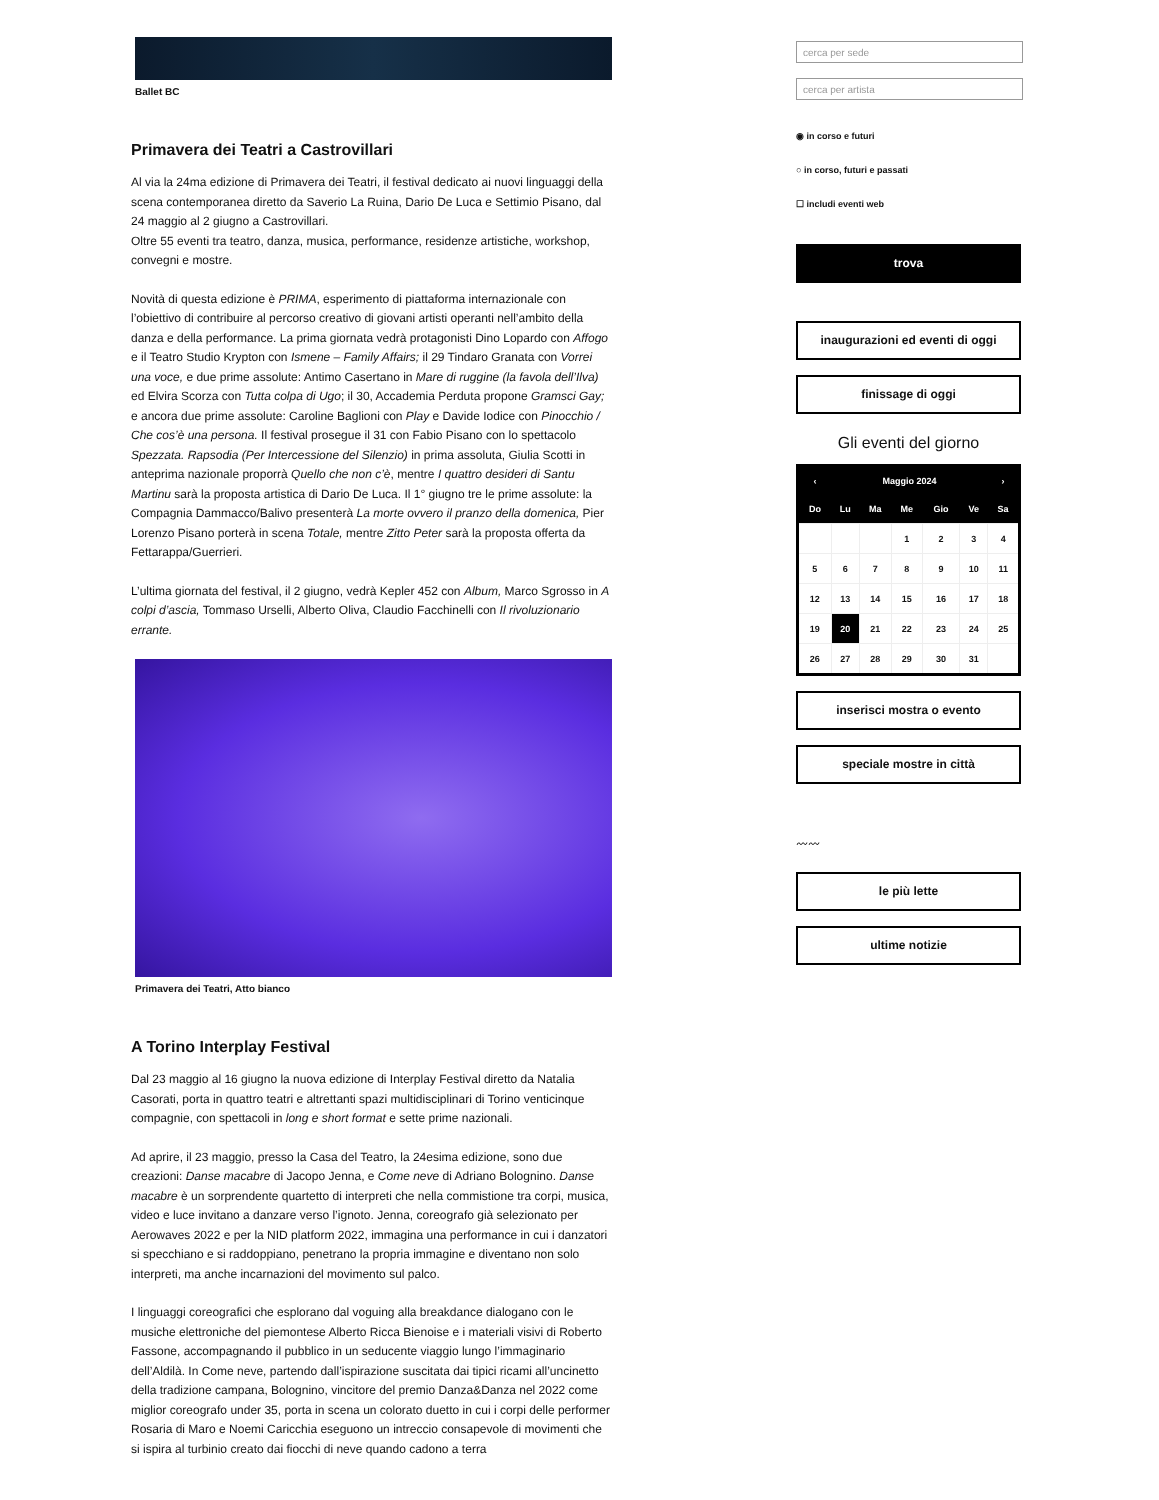Ballet BC
Primavera dei Teatri a Castrovillari
Al via la 24ma edizione di Primavera dei Teatri, il festival dedicato ai nuovi linguaggi della scena contemporanea diretto da Saverio La Ruina, Dario De Luca e Settimio Pisano, dal 24 maggio al 2 giugno a Castrovillari.
Oltre 55 eventi tra teatro, danza, musica, performance, residenze artistiche, workshop, convegni e mostre.
Novità di questa edizione è PRIMA, esperimento di piattaforma internazionale con l’obiettivo di contribuire al percorso creativo di giovani artisti operanti nell’ambito della danza e della performance. La prima giornata vedrà protagonisti Dino Lopardo con Affogo e il Teatro Studio Krypton con Ismene – Family Affairs; il 29 Tindaro Granata con Vorrei una voce, e due prime assolute: Antimo Casertano in Mare di ruggine (la favola dell’Ilva) ed Elvira Scorza con Tutta colpa di Ugo; il 30, Accademia Perduta propone Gramsci Gay; e ancora due prime assolute: Caroline Baglioni con Play e Davide Iodice con Pinocchio / Che cos’è una persona. Il festival prosegue il 31 con Fabio Pisano con lo spettacolo Spezzata. Rapsodia (Per Intercessione del Silenzio) in prima assoluta, Giulia Scotti in anteprima nazionale proporrà Quello che non c’è, mentre I quattro desideri di Santu Martinu sarà la proposta artistica di Dario De Luca. Il 1° giugno tre le prime assolute: la Compagnia Dammacco/Balivo presenterà La morte ovvero il pranzo della domenica, Pier Lorenzo Pisano porterà in scena Totale, mentre Zitto Peter sarà la proposta offerta da Fettarappa/Guerrieri.
L’ultima giornata del festival, il 2 giugno, vedrà Kepler 452 con Album, Marco Sgrosso in A colpi d’ascia, Tommaso Urselli, Alberto Oliva, Claudio Facchinelli con Il rivoluzionario errante.
Primavera dei Teatri, Atto bianco
A Torino Interplay Festival
Dal 23 maggio al 16 giugno la nuova edizione di Interplay Festival diretto da Natalia Casorati, porta in quattro teatri e altrettanti spazi multidisciplinari di Torino venticinque compagnie, con spettacoli in long e short format e sette prime nazionali.
Ad aprire, il 23 maggio, presso la Casa del Teatro, la 24esima edizione, sono due creazioni: Danse macabre di Jacopo Jenna, e Come neve di Adriano Bolognino. Danse macabre è un sorprendente quartetto di interpreti che nella commistione tra corpi, musica, video e luce invitano a danzare verso l’ignoto. Jenna, coreografo già selezionato per Aerowaves 2022 e per la NID platform 2022, immagina una performance in cui i danzatori si specchiano e si raddoppiano, penetrano la propria immagine e diventano non solo interpreti, ma anche incarnazioni del movimento sul palco.
I linguaggi coreografici che esplorano dal voguing alla breakdance dialogano con le musiche elettroniche del piemontese Alberto Ricca Bienoise e i materiali visivi di Roberto Fassone, accompagnando il pubblico in un seducente viaggio lungo l’immaginario dell’Aldilà. In Come neve, partendo dall’ispirazione suscitata dai tipici ricami all’uncinetto della tradizione campana, Bolognino, vincitore del premio Danza&Danza nel 2022 come miglior coreografo under 35, porta in scena un colorato duetto in cui i corpi delle performer Rosaria di Maro e Noemi Caricchia eseguono un intreccio consapevole di movimenti che si ispira al turbinio creato dai fiocchi di neve quando cadono a terra
◉ in corso e futuri
○ in corso, futuri e passati
☐ includi eventi web
trova
inaugurazioni ed eventi di oggi
finissage di oggi
Gli eventi del giorno
| ‹ | Maggio 2024 | | | | | › |
| --- | --- | --- | --- | --- | --- | --- |
| Do | Lu | Ma | Me | Gio | Ve | Sa |
| | | | 1 | 2 | 3 | 4 |
| 5 | 6 | 7 | 8 | 9 | 10 | 11 |
| 12 | 13 | 14 | 15 | 16 | 17 | 18 |
| 19 | 20 | 21 | 22 | 23 | 24 | 25 |
| 26 | 27 | 28 | 29 | 30 | 31 | |
inserisci mostra o evento
speciale mostre in città
〰〰
le più lette
ultime notizie